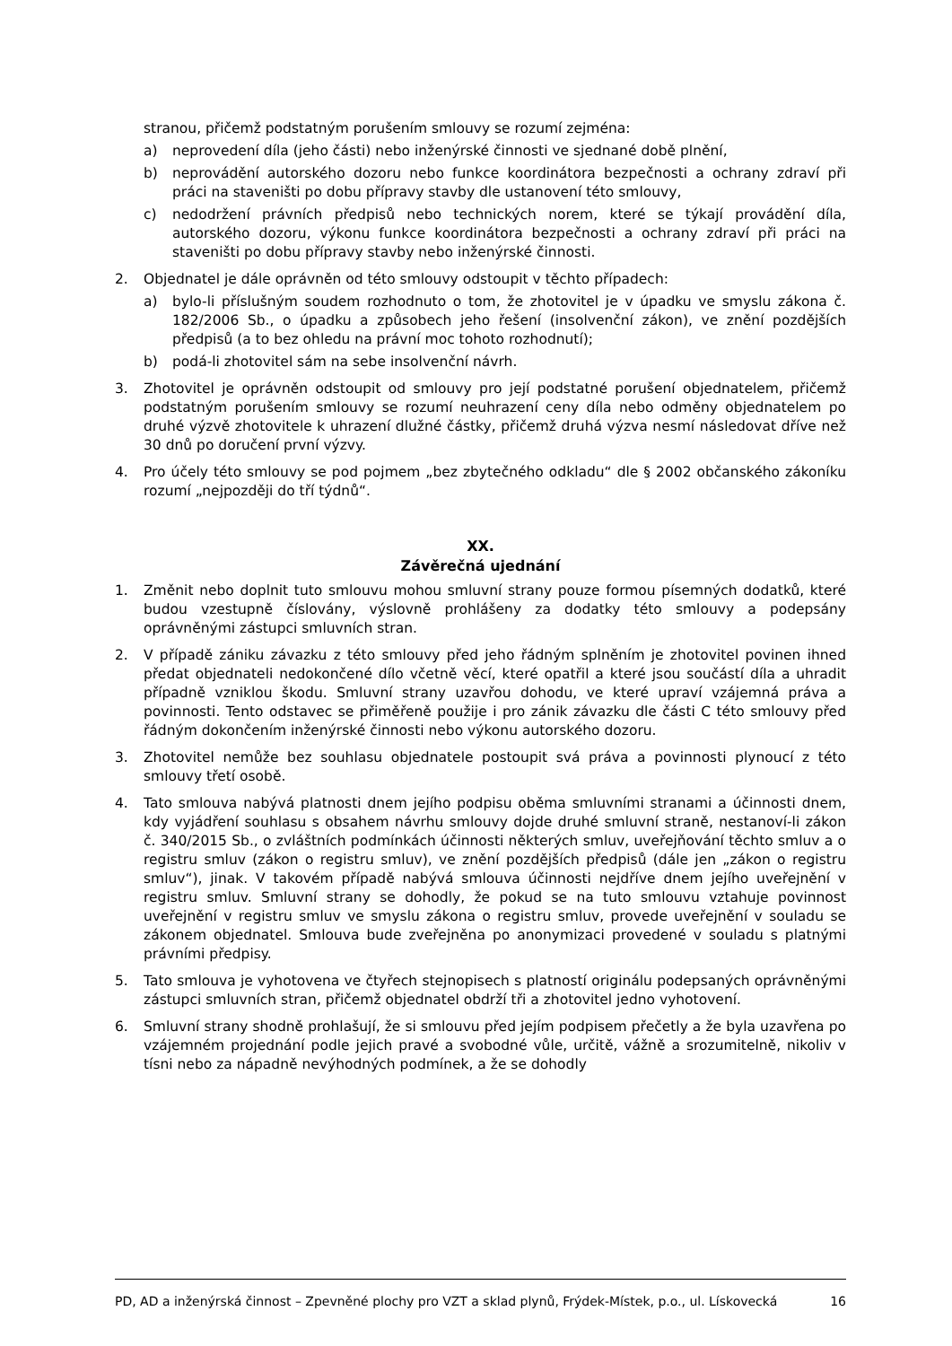stranou, přičemž podstatným porušením smlouvy se rozumí zejména:
a) neprovedení díla (jeho části) nebo inženýrské činnosti ve sjednané době plnění,
b) neprovádění autorského dozoru nebo funkce koordinátora bezpečnosti a ochrany zdraví při práci na staveništi po dobu přípravy stavby dle ustanovení této smlouvy,
c) nedodržení právních předpisů nebo technických norem, které se týkají provádění díla, autorského dozoru, výkonu funkce koordinátora bezpečnosti a ochrany zdraví při práci na staveništi po dobu přípravy stavby nebo inženýrské činnosti.
2. Objednatel je dále oprávněn od této smlouvy odstoupit v těchto případech:
a) bylo-li příslušným soudem rozhodnuto o tom, že zhotovitel je v úpadku ve smyslu zákona č. 182/2006 Sb., o úpadku a způsobech jeho řešení (insolvenční zákon), ve znění pozdějších předpisů (a to bez ohledu na právní moc tohoto rozhodnutí);
b) podá-li zhotovitel sám na sebe insolvenční návrh.
3. Zhotovitel je oprávněn odstoupit od smlouvy pro její podstatné porušení objednatelem, přičemž podstatným porušením smlouvy se rozumí neuhrazení ceny díla nebo odměny objednatelem po druhé výzvě zhotovitele k uhrazení dlužné částky, přičemž druhá výzva nesmí následovat dříve než 30 dnů po doručení první výzvy.
4. Pro účely této smlouvy se pod pojmem „bez zbytečného odkladu“ dle § 2002 občanského zákoníku rozumí „nejpozději do tří týdnů“.
XX.
Závěrečná ujednání
1. Změnit nebo doplnit tuto smlouvu mohou smluvní strany pouze formou písemných dodatků, které budou vzestupně číslovány, výslovně prohlášeny za dodatky této smlouvy a podepsány oprávněnými zástupci smluvních stran.
2. V případě zániku závazku z této smlouvy před jeho řádným splněním je zhotovitel povinen ihned předat objednateli nedokončené dílo včetně věcí, které opatřil a které jsou součástí díla a uhradit případně vzniklou škodu. Smluvní strany uzavřou dohodu, ve které upraví vzájemná práva a povinnosti. Tento odstavec se přiměřeně použije i pro zánik závazku dle části C této smlouvy před řádným dokončením inženýrské činnosti nebo výkonu autorského dozoru.
3. Zhotovitel nemůže bez souhlasu objednatele postoupit svá práva a povinnosti plynoucí z této smlouvy třetí osobě.
4. Tato smlouva nabývá platnosti dnem jejího podpisu oběma smluvními stranami a účinnosti dnem, kdy vyjádření souhlasu s obsahem návrhu smlouvy dojde druhé smluvní straně, nestanoví-li zákon č. 340/2015 Sb., o zvláštních podmínkách účinnosti některých smluv, uveřejňování těchto smluv a o registru smluv (zákon o registru smluv), ve znění pozdějších předpisů (dále jen „zákon o registru smluv“), jinak. V takovém případě nabývá smlouva účinnosti nejdříve dnem jejího uveřejnění v registru smluv. Smluvní strany se dohodly, že pokud se na tuto smlouvu vztahuje povinnost uveřejnění v registru smluv ve smyslu zákona o registru smluv, provede uveřejnění v souladu se zákonem objednatel. Smlouva bude zveřejněna po anonymizaci provedené v souladu s platnými právními předpisy.
5. Tato smlouva je vyhotovena ve čtyřech stejnopisech s platností originálu podepsaných oprávněnými zástupci smluvních stran, přičemž objednatel obdrží tři a zhotovitel jedno vyhotovení.
6. Smluvní strany shodně prohlašují, že si smlouvu před jejím podpisem přečetly a že byla uzavřena po vzájemném projednání podle jejich pravé a svobodné vůle, určitě, vážně a srozumitelně, nikoliv v tísni nebo za nápadně nevýhodných podmínek, a že se dohodly
PD, AD a inženýrská činnost – Zpevněné plochy pro VZT a sklad plynů, Frýdek-Místek, p.o., ul. Lískovecká 16